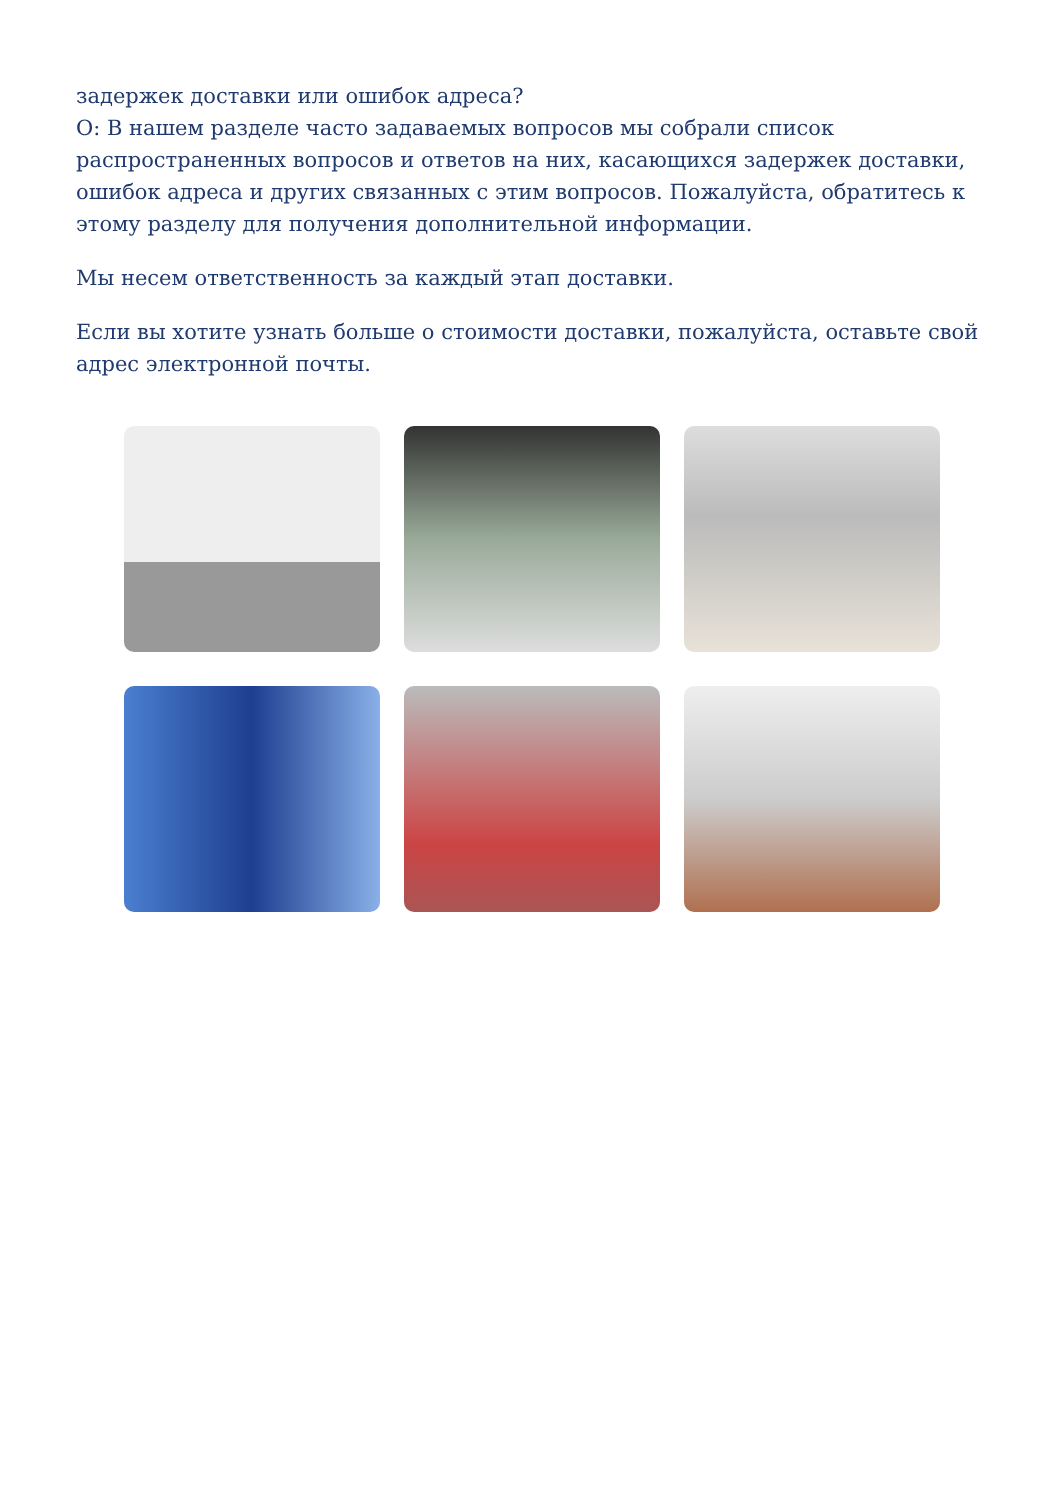задержек доставки или ошибок адреса?
О: В нашем разделе часто задаваемых вопросов мы собрали список распространенных вопросов и ответов на них, касающихся задержек доставки, ошибок адреса и других связанных с этим вопросов. Пожалуйста, обратитесь к этому разделу для получения дополнительной информации.
Мы несем ответственность за каждый этап доставки.
Если вы хотите узнать больше о стоимости доставки, пожалуйста, оставьте свой адрес электронной почты.